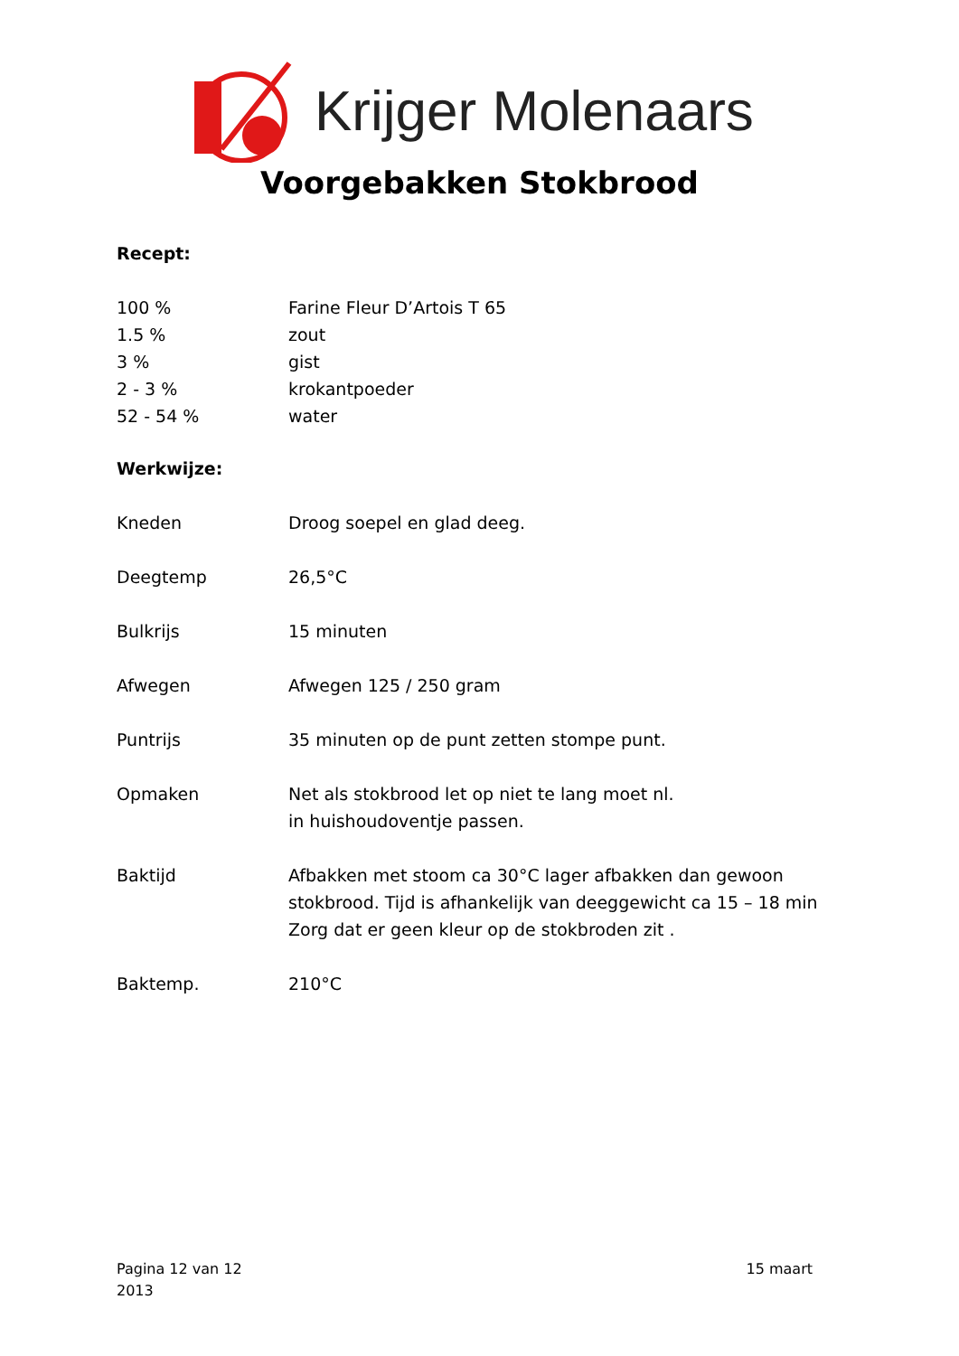Krijger Molenaars
Voorgebakken Stokbrood
Recept:
100 % Farine Fleur D’Artois T 65
1.5 % zout
3 % gist
2 - 3 % krokantpoeder
52 - 54 % water
Werkwijze:
Kneden Droog soepel en glad deeg.
Deegtemp 26,5°C
Bulkrijs 15 minuten
Afwegen Afwegen 125 / 250 gram
Puntrijs 35 minuten op de punt zetten stompe punt.
Opmaken Net als stokbrood let op niet te lang moet nl.
in huishoudoventje passen.
Baktijd Afbakken met stoom ca 30°C lager afbakken dan gewoon stokbrood. Tijd is afhankelijk van deeggewicht ca 15 – 18 min
Zorg dat er geen kleur op de stokbroden zit .
Baktemp. 210°C
Pagina 12 van 12
2013
15 maart